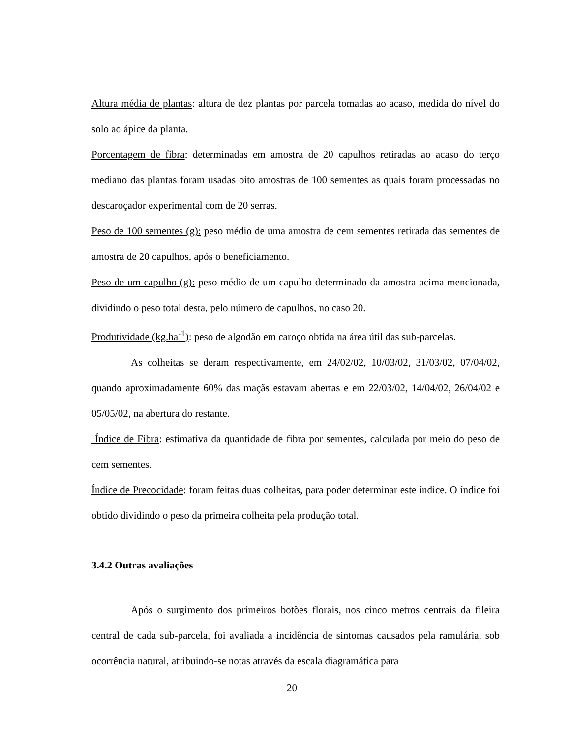Altura média de plantas: altura de dez plantas por parcela tomadas ao acaso, medida do nível do solo ao ápice da planta.
Porcentagem de fibra: determinadas em amostra de 20 capulhos retiradas ao acaso do terço mediano das plantas foram usadas oito amostras de 100 sementes as quais foram processadas no descaroçador experimental com de 20 serras.
Peso de 100 sementes (g): peso médio de uma amostra de cem sementes retirada das sementes de amostra de 20 capulhos, após o beneficiamento.
Peso de um capulho (g): peso médio de um capulho determinado da amostra acima mencionada, dividindo o peso total desta, pelo número de capulhos, no caso 20.
Produtividade (kg.ha<sup>-1</sup>): peso de algodão em caroço obtida na área útil das sub-parcelas.
As colheitas se deram respectivamente, em 24/02/02, 10/03/02, 31/03/02, 07/04/02, quando aproximadamente 60% das maçãs estavam abertas e em 22/03/02, 14/04/02, 26/04/02 e 05/05/02, na abertura do restante.
Índice de Fibra: estimativa da quantidade de fibra por sementes, calculada por meio do peso de cem sementes.
Índice de Precocidade: foram feitas duas colheitas, para poder determinar este índice. O índice foi obtido dividindo o peso da primeira colheita pela produção total.
3.4.2 Outras avaliações
Após o surgimento dos primeiros botões florais, nos cinco metros centrais da fileira central de cada sub-parcela, foi avaliada a incidência de sintomas causados pela ramulária, sob ocorrência natural, atribuindo-se notas através da escala diagramática para
20